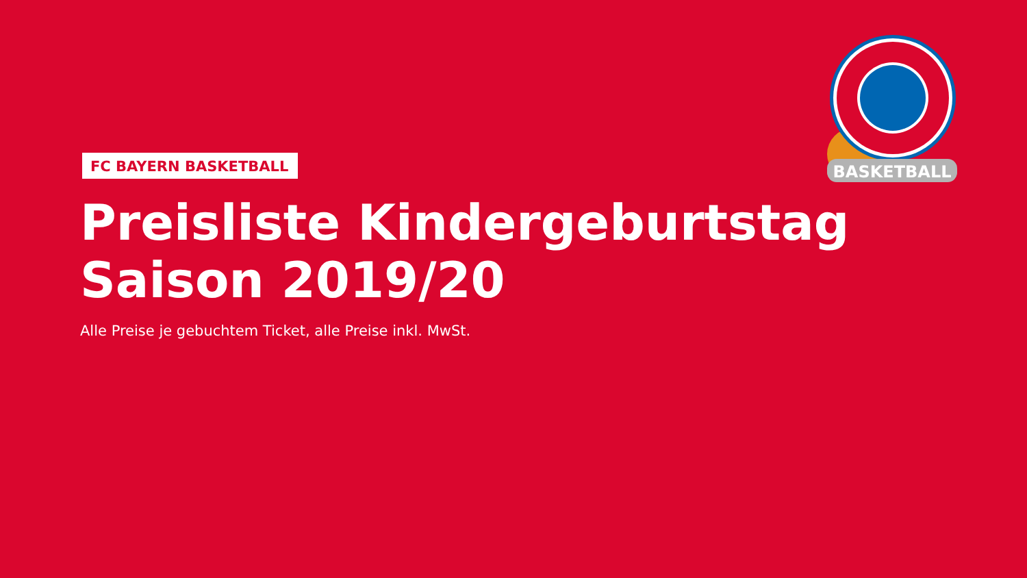BASKETBALL
FC BAYERN BASKETBALL
Preisliste Kindergeburtstag
Saison 2019/20
Alle Preise je gebuchtem Ticket, alle Preise inkl. MwSt.